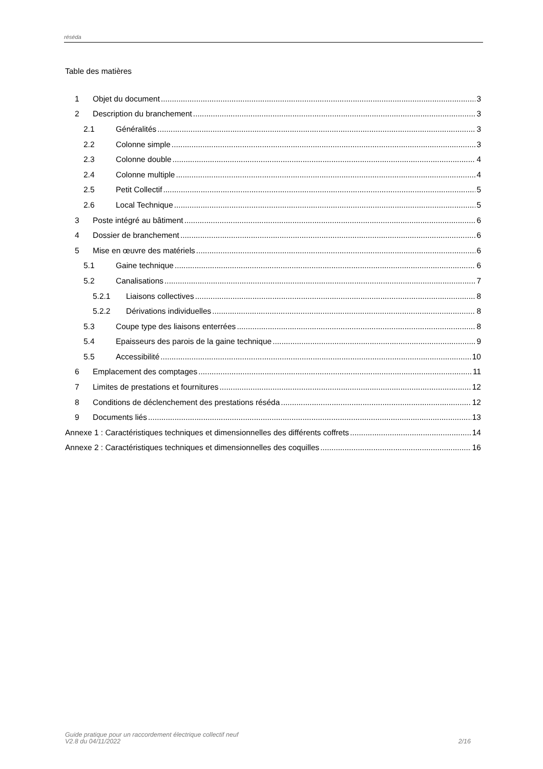réséda
Table des matières
1 Objet du document 3
2 Description du branchement 3
2.1 Généralités 3
2.2 Colonne simple 3
2.3 Colonne double 4
2.4 Colonne multiple 4
2.5 Petit Collectif 5
2.6 Local Technique 5
3 Poste intégré au bâtiment 6
4 Dossier de branchement 6
5 Mise en œuvre des matériels 6
5.1 Gaine technique 6
5.2 Canalisations 7
5.2.1 Liaisons collectives 8
5.2.2 Dérivations individuelles 8
5.3 Coupe type des liaisons enterrées 8
5.4 Epaisseurs des parois de la gaine technique 9
5.5 Accessibilité 10
6 Emplacement des comptages 11
7 Limites de prestations et fournitures 12
8 Conditions de déclenchement des prestations réséda 12
9 Documents liés 13
Annexe 1 : Caractéristiques techniques et dimensionnelles des différents coffrets 14
Annexe 2 : Caractéristiques techniques et dimensionnelles des coquilles 16
Guide pratique pour un raccordement électrique collectif neuf
V2.8 du 04/11/2022
2/16